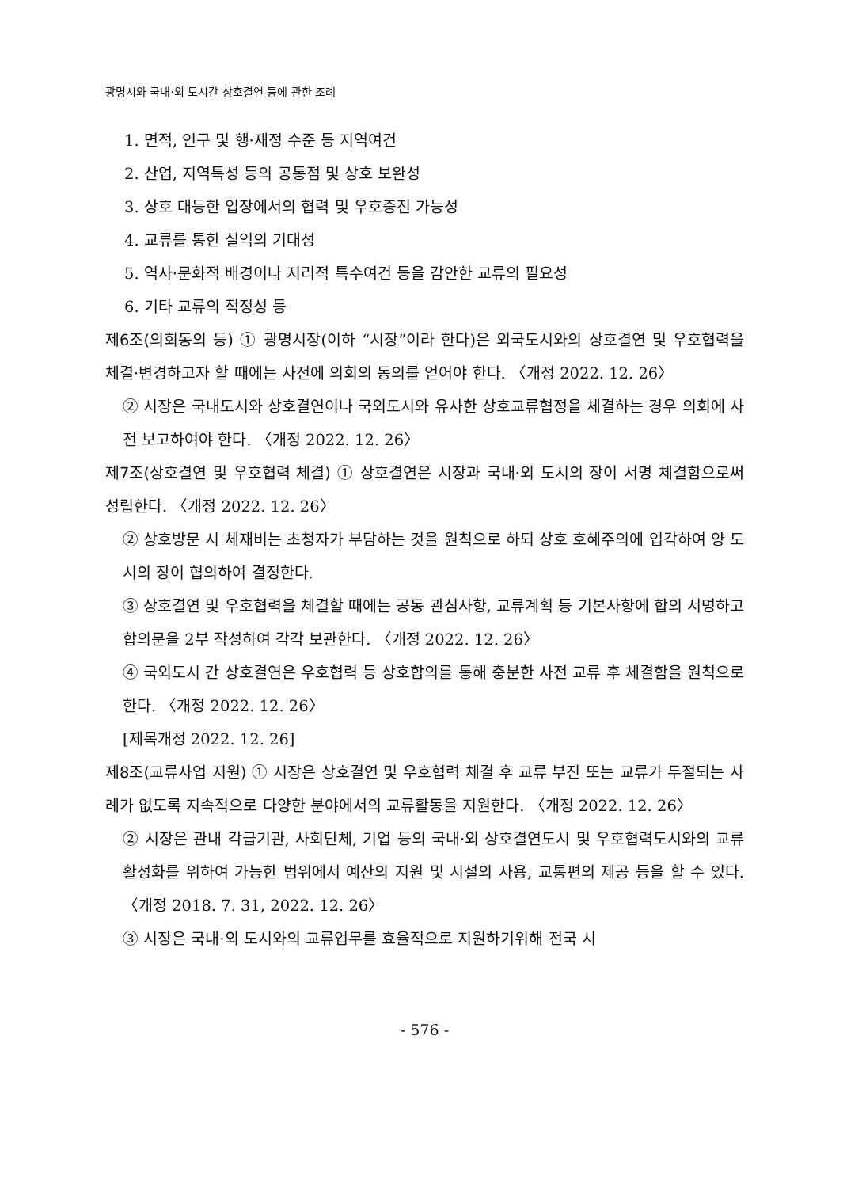광명시와 국내·외 도시간 상호결연 등에 관한 조례
1. 면적, 인구 및 행·재정 수준 등 지역여건
2. 산업, 지역특성 등의 공통점 및 상호 보완성
3. 상호 대등한 입장에서의 협력 및 우호증진 가능성
4. 교류를 통한 실익의 기대성
5. 역사·문화적 배경이나 지리적 특수여건 등을 감안한 교류의 필요성
6. 기타 교류의 적정성 등
제6조(의회동의 등) ① 광명시장(이하 “시장”이라 한다)은 외국도시와의 상호결연 및 우호협력을 체결·변경하고자 할 때에는 사전에 의회의 동의를 얻어야 한다. 〈개정 2022. 12. 26〉
② 시장은 국내도시와 상호결연이나 국외도시와 유사한 상호교류협정을 체결하는 경우 의회에 사전 보고하여야 한다. 〈개정 2022. 12. 26〉
제7조(상호결연 및 우호협력 체결) ① 상호결연은 시장과 국내·외 도시의 장이 서명 체결함으로써 성립한다. 〈개정 2022. 12. 26〉
② 상호방문 시 체재비는 초청자가 부담하는 것을 원칙으로 하되 상호 호혜주의에 입각하여 양 도시의 장이 협의하여 결정한다.
③ 상호결연 및 우호협력을 체결할 때에는 공동 관심사항, 교류계획 등 기본사항에 합의 서명하고 합의문을 2부 작성하여 각각 보관한다. 〈개정 2022. 12. 26〉
④ 국외도시 간 상호결연은 우호협력 등 상호합의를 통해 충분한 사전 교류 후 체결함을 원칙으로 한다. 〈개정 2022. 12. 26〉
[제목개정 2022. 12. 26]
제8조(교류사업 지원) ① 시장은 상호결연 및 우호협력 체결 후 교류 부진 또는 교류가 두절되는 사례가 없도록 지속적으로 다양한 분야에서의 교류활동을 지원한다. 〈개정 2022. 12. 26〉
② 시장은 관내 각급기관, 사회단체, 기업 등의 국내·외 상호결연도시 및 우호협력도시와의 교류 활성화를 위하여 가능한 범위에서 예산의 지원 및 시설의 사용, 교통편의 제공 등을 할 수 있다. 〈개정 2018. 7. 31, 2022. 12. 26〉
③ 시장은 국내·외 도시와의 교류업무를 효율적으로 지원하기위해 전국 시
- 576 -